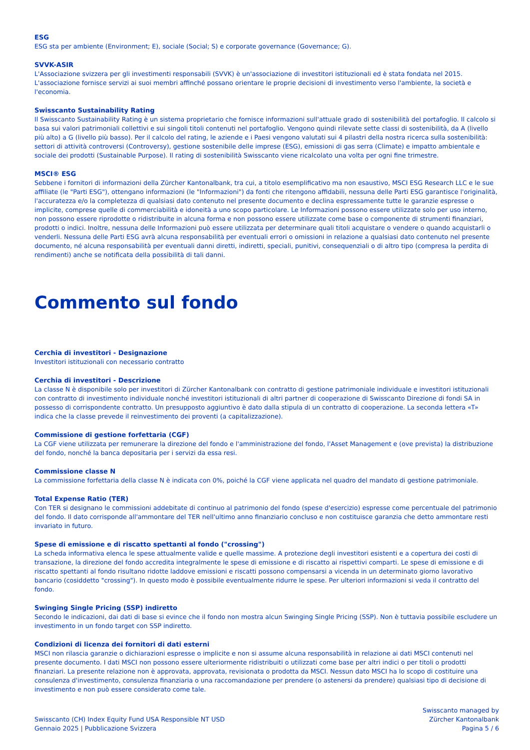ESG
ESG sta per ambiente (Environment; E), sociale (Social; S) e corporate governance (Governance; G).
SVVK-ASIR
L'Associazione svizzera per gli investimenti responsabili (SVVK) è un'associazione di investitori istituzionali ed è stata fondata nel 2015. L'associazione fornisce servizi ai suoi membri affinché possano orientare le proprie decisioni di investimento verso l'ambiente, la società e l'economia.
Swisscanto Sustainability Rating
Il Swisscanto Sustainability Rating è un sistema proprietario che fornisce informazioni sull'attuale grado di sostenibilità del portafoglio. Il calcolo si basa sui valori patrimoniali collettivi e sui singoli titoli contenuti nel portafoglio. Vengono quindi rilevate sette classi di sostenibilità, da A (livello più alto) a G (livello più basso). Per il calcolo del rating, le aziende e i Paesi vengono valutati sui 4 pilastri della nostra ricerca sulla sostenibilità: settori di attività controversi (Controversy), gestione sostenibile delle imprese (ESG), emissioni di gas serra (Climate) e impatto ambientale e sociale dei prodotti (Sustainable Purpose). Il rating di sostenibilità Swisscanto viene ricalcolato una volta per ogni fine trimestre.
MSCI® ESG
Sebbene i fornitori di informazioni della Zürcher Kantonalbank, tra cui, a titolo esemplificativo ma non esaustivo, MSCI ESG Research LLC e le sue affiliate (le "Parti ESG"), ottengano informazioni (le "Informazioni") da fonti che ritengono affidabili, nessuna delle Parti ESG garantisce l'originalità, l'accuratezza e/o la completezza di qualsiasi dato contenuto nel presente documento e declina espressamente tutte le garanzie espresse o implicite, comprese quelle di commerciabilità e idoneità a uno scopo particolare. Le Informazioni possono essere utilizzate solo per uso interno, non possono essere riprodotte o ridistribuite in alcuna forma e non possono essere utilizzate come base o componente di strumenti finanziari, prodotti o indici. Inoltre, nessuna delle Informazioni può essere utilizzata per determinare quali titoli acquistare o vendere o quando acquistarli o venderli. Nessuna delle Parti ESG avrà alcuna responsabilità per eventuali errori o omissioni in relazione a qualsiasi dato contenuto nel presente documento, né alcuna responsabilità per eventuali danni diretti, indiretti, speciali, punitivi, consequenziali o di altro tipo (compresa la perdita di rendimenti) anche se notificata della possibilità di tali danni.
Commento sul fondo
Cerchia di investitori - Designazione
Investitori istituzionali con necessario contratto
Cerchia di investitori - Descrizione
La classe N è disponibile solo per investitori di Zürcher Kantonalbank con contratto di gestione patrimoniale individuale e investitori istituzionali con contratto di investimento individuale nonché investitori istituzionali di altri partner di cooperazione di Swisscanto Direzione di fondi SA in possesso di corrispondente contratto. Un presupposto aggiuntivo è dato dalla stipula di un contratto di cooperazione. La seconda lettera «T» indica che la classe prevede il reinvestimento dei proventi (a capitalizzazione).
Commissione di gestione forfettaria (CGF)
La CGF viene utilizzata per remunerare la direzione del fondo e l'amministrazione del fondo, l'Asset Management e (ove prevista) la distribuzione del fondo, nonché la banca depositaria per i servizi da essa resi.
Commissione classe N
La commissione forfettaria della classe N è indicata con 0%, poiché la CGF viene applicata nel quadro del mandato di gestione patrimoniale.
Total Expense Ratio (TER)
Con TER si designano le commissioni addebitate di continuo al patrimonio del fondo (spese d'esercizio) espresse come percentuale del patrimonio del fondo. Il dato corrisponde all'ammontare del TER nell'ultimo anno finanziario concluso e non costituisce garanzia che detto ammontare resti invariato in futuro.
Spese di emissione e di riscatto spettanti al fondo ("crossing")
La scheda informativa elenca le spese attualmente valide e quelle massime. A protezione degli investitori esistenti e a copertura dei costi di transazione, la direzione del fondo accredita integralmente le spese di emissione e di riscatto ai rispettivi comparti. Le spese di emissione e di riscatto spettanti al fondo risultano ridotte laddove emissioni e riscatti possono compensarsi a vicenda in un determinato giorno lavorativo bancario (cosiddetto "crossing"). In questo modo è possibile eventualmente ridurre le spese. Per ulteriori informazioni si veda il contratto del fondo.
Swinging Single Pricing (SSP) indiretto
Secondo le indicazioni, dai dati di base si evince che il fondo non mostra alcun Swinging Single Pricing (SSP). Non è tuttavia possibile escludere un investimento in un fondo target con SSP indiretto.
Condizioni di licenza dei fornitori di dati esterni
MSCI non rilascia garanzie o dichiarazioni espresse o implicite e non si assume alcuna responsabilità in relazione ai dati MSCI contenuti nel presente documento. I dati MSCI non possono essere ulteriormente ridistribuiti o utilizzati come base per altri indici o per titoli o prodotti finanziari. La presente relazione non è approvata, approvata, revisionata o prodotta da MSCI. Nessun dato MSCI ha lo scopo di costituire una consulenza d'investimento, consulenza finanziaria o una raccomandazione per prendere (o astenersi da prendere) qualsiasi tipo di decisione di investimento e non può essere considerato come tale.
Swisscanto (CH) Index Equity Fund USA Responsible NT USD
Gennaio 2025 | Pubblicazione Svizzera
Swisscanto managed by
Zürcher Kantonalbank
Pagina 5 / 6